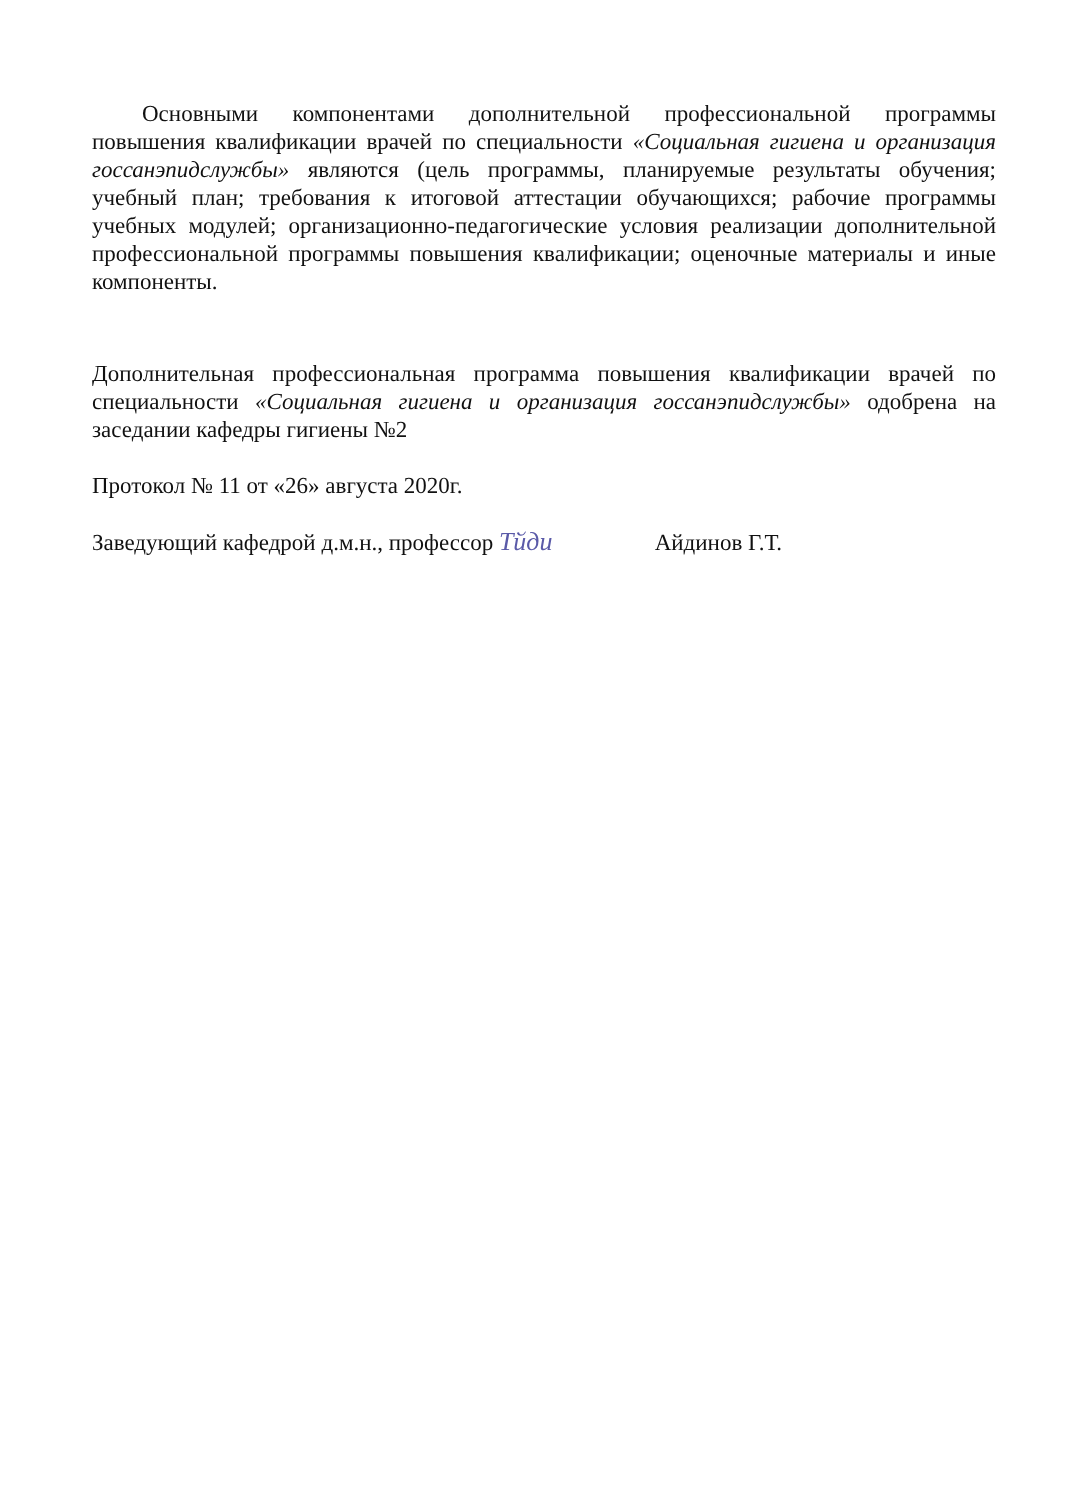Основными компонентами дополнительной профессиональной программы повышения квалификации врачей по специальности «Социальная гигиена и организация госсанэпидслужбы» являются (цель программы, планируемые результаты обучения; учебный план; требования к итоговой аттестации обучающихся; рабочие программы учебных модулей; организационно-педагогические условия реализации дополнительной профессиональной программы повышения квалификации; оценочные материалы и иные компоненты.
Дополнительная профессиональная программа повышения квалификации врачей по специальности «Социальная гигиена и организация госсанэпидслужбы» одобрена на заседании кафедры гигиены №2
Протокол № 11 от «26» августа 2020г.
Заведующий кафедрой д.м.н., профессор Тйди Айдинов Г.Т.